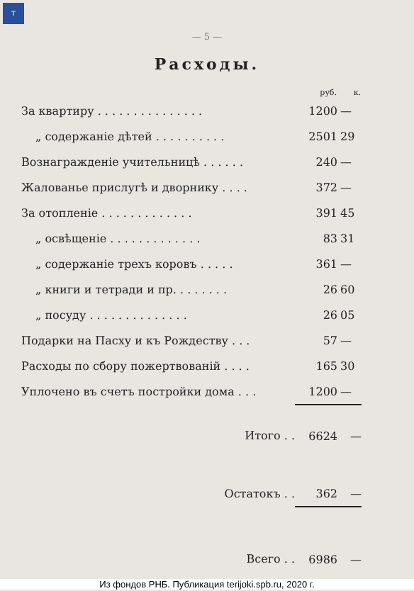T
— 5 —
Расходы.
| | руб. | к. |
| --- | --- | --- |
| За квартиру . . . . . . . . . . . . . . . | 1200 | — |
| „ содержаніе дѣтей . . . . . . . . . . | 2501 | 29 |
| Вознагражденіе учительницѣ . . . . . . | 240 | — |
| Жалованье прислугѣ и дворнику . . . . | 372 | — |
| За отопленіе . . . . . . . . . . . . . | 391 | 45 |
| „ освѣщеніе . . . . . . . . . . . . . | 83 | 31 |
| „ содержаніе трехъ коровъ . . . . . | 361 | — |
| „ книги и тетради и пр. . . . . . . . | 26 | 60 |
| „ посуду . . . . . . . . . . . . . . | 26 | 05 |
| Подарки на Пасху и къ Рождеству . . . | 57 | — |
| Расходы по сбору пожертвованій . . . . | 165 | 30 |
| Уплочено въ счетъ постройки дома . . . | 1200 | — |
| Итого . . | 6624 | — |
| Остатокъ . . | 362 | — |
| Всего . . | 6986 | — |
Из фондов РНБ. Публикация terijoki.spb.ru, 2020 г.